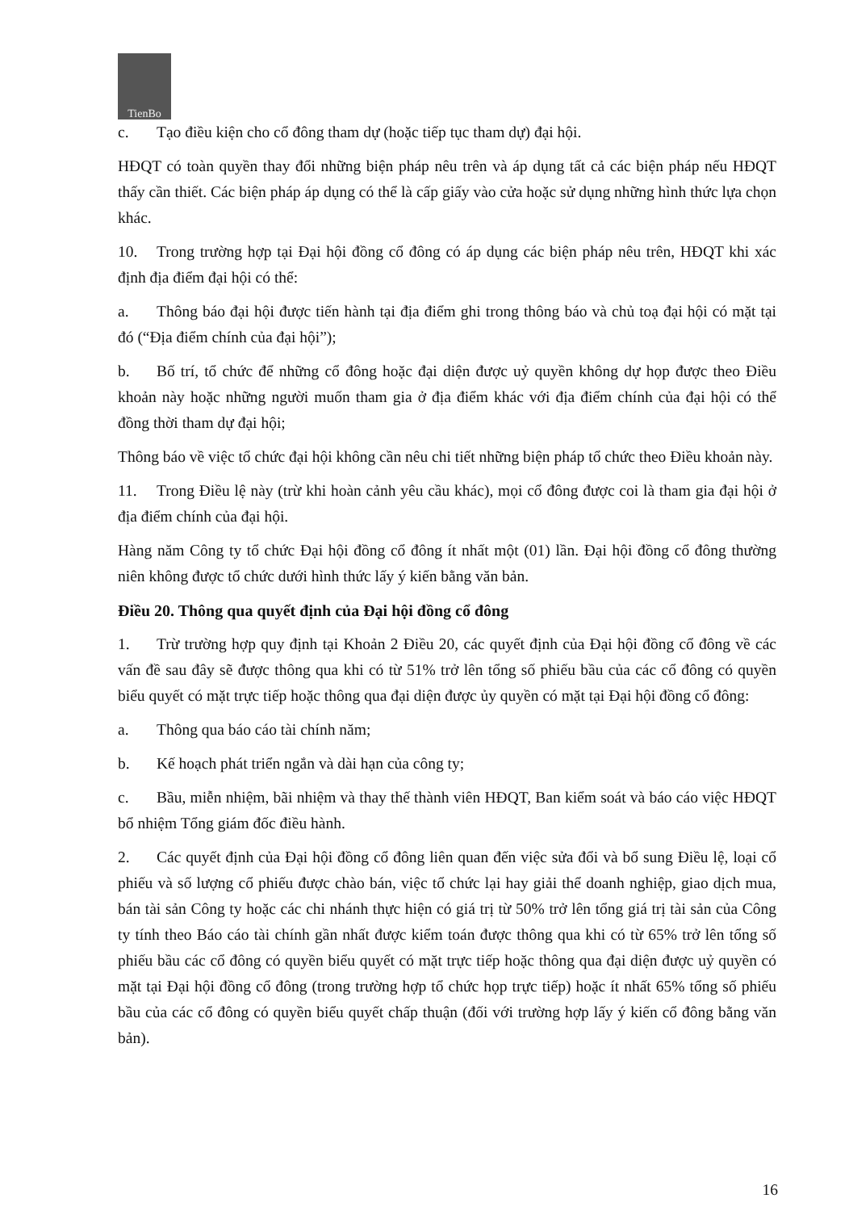TienBo
c. Tạo điều kiện cho cổ đông tham dự (hoặc tiếp tục tham dự) đại hội.
HĐQT có toàn quyền thay đổi những biện pháp nêu trên và áp dụng tất cả các biện pháp nếu HĐQT thấy cần thiết. Các biện pháp áp dụng có thể là cấp giấy vào cửa hoặc sử dụng những hình thức lựa chọn khác.
10. Trong trường hợp tại Đại hội đồng cổ đông có áp dụng các biện pháp nêu trên, HĐQT khi xác định địa điểm đại hội có thể:
a. Thông báo đại hội được tiến hành tại địa điểm ghi trong thông báo và chủ toạ đại hội có mặt tại đó (“Địa điểm chính của đại hội”);
b. Bố trí, tổ chức để những cổ đông hoặc đại diện được uỷ quyền không dự họp được theo Điều khoản này hoặc những người muốn tham gia ở địa điểm khác với địa điểm chính của đại hội có thể đồng thời tham dự đại hội;
Thông báo về việc tổ chức đại hội không cần nêu chi tiết những biện pháp tổ chức theo Điều khoản này.
11. Trong Điều lệ này (trừ khi hoàn cảnh yêu cầu khác), mọi cổ đông được coi là tham gia đại hội ở địa điểm chính của đại hội.
Hàng năm Công ty tổ chức Đại hội đồng cổ đông ít nhất một (01) lần. Đại hội đồng cổ đông thường niên không được tổ chức dưới hình thức lấy ý kiến bằng văn bản.
Điều 20. Thông qua quyết định của Đại hội đồng cổ đông
1. Trừ trường hợp quy định tại Khoản 2 Điều 20, các quyết định của Đại hội đồng cổ đông về các vấn đề sau đây sẽ được thông qua khi có từ 51% trở lên tổng số phiếu bầu của các cổ đông có quyền biểu quyết có mặt trực tiếp hoặc thông qua đại diện được ủy quyền có mặt tại Đại hội đồng cổ đông:
a. Thông qua báo cáo tài chính năm;
b. Kế hoạch phát triển ngắn và dài hạn của công ty;
c. Bầu, miễn nhiệm, bãi nhiệm và thay thế thành viên HĐQT, Ban kiểm soát và báo cáo việc HĐQT bổ nhiệm Tổng giám đốc điều hành.
2. Các quyết định của Đại hội đồng cổ đông liên quan đến việc sửa đổi và bổ sung Điều lệ, loại cổ phiếu và số lượng cổ phiếu được chào bán, việc tổ chức lại hay giải thể doanh nghiệp, giao dịch mua, bán tài sản Công ty hoặc các chi nhánh thực hiện có giá trị từ 50% trở lên tổng giá trị tài sản của Công ty tính theo Báo cáo tài chính gần nhất được kiểm toán được thông qua khi có từ 65% trở lên tổng số phiếu bầu các cổ đông có quyền biểu quyết có mặt trực tiếp hoặc thông qua đại diện được uỷ quyền có mặt tại Đại hội đồng cổ đông (trong trường hợp tổ chức họp trực tiếp) hoặc ít nhất 65% tổng số phiếu bầu của các cổ đông có quyền biểu quyết chấp thuận (đối với trường hợp lấy ý kiến cổ đông bằng văn bản).
16